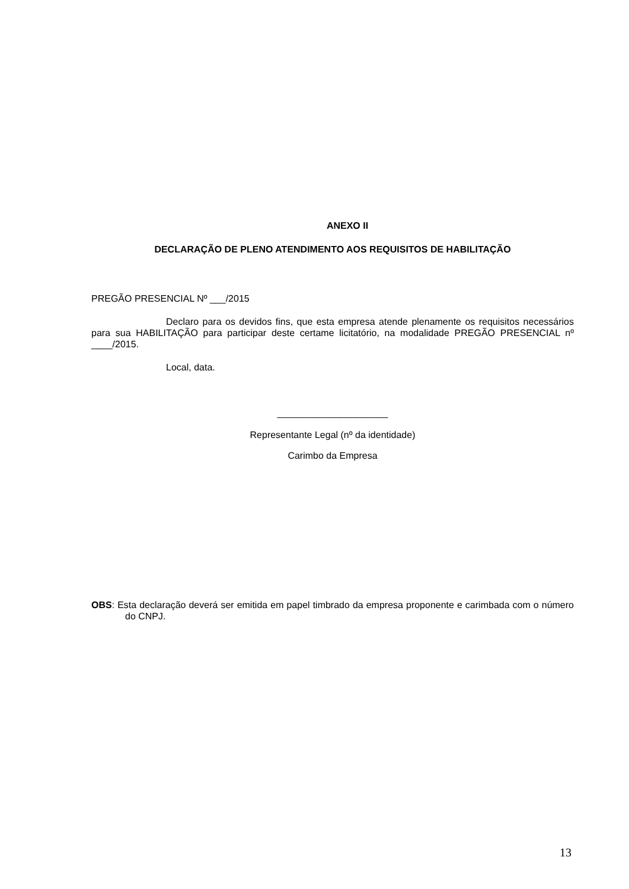ANEXO II
DECLARAÇÃO DE PLENO ATENDIMENTO AOS REQUISITOS DE HABILITAÇÃO
PREGÃO PRESENCIAL Nº ___/2015
Declaro para os devidos fins, que esta empresa atende plenamente os requisitos necessários para sua HABILITAÇÃO para participar deste certame licitatório, na modalidade PREGÃO PRESENCIAL nº ____/2015.
Local, data.
_____________________
Representante Legal (nº da identidade)
Carimbo da Empresa
OBS: Esta declaração deverá ser emitida em papel timbrado da empresa proponente e carimbada com o número do CNPJ.
13